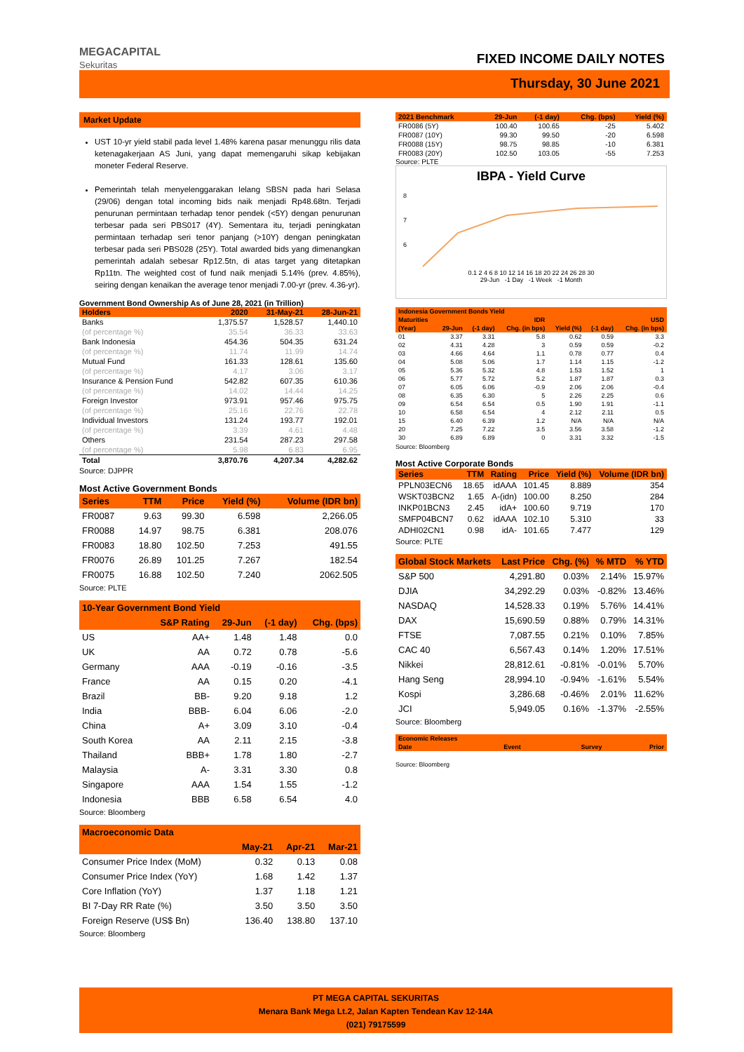MEGACAPITAL
Sekuritas
FIXED INCOME DAILY NOTES
Thursday, 30 June 2021
Market Update
UST 10-yr yield stabil pada level 1.48% karena pasar menunggu rilis data ketenagakerjaan AS Juni, yang dapat memengaruhi sikap kebijakan moneter Federal Reserve.
Pemerintah telah menyelenggarakan lelang SBSN pada hari Selasa (29/06) dengan total incoming bids naik menjadi Rp48.68tn. Terjadi penurunan permintaan terhadap tenor pendek (<5Y) dengan penurunan terbesar pada seri PBS017 (4Y). Sementara itu, terjadi peningkatan permintaan terhadap seri tenor panjang (>10Y) dengan peningkatan terbesar pada seri PBS028 (25Y). Total awarded bids yang dimenangkan pemerintah adalah sebesar Rp12.5tn, di atas target yang ditetapkan Rp11tn. The weighted cost of fund naik menjadi 5.14% (prev. 4.85%), seiring dengan kenaikan the average tenor menjadi 7.00-yr (prev. 4.36-yr).
Government Bond Ownership As of June 28, 2021 (in Trillion)
| Holders | 2020 | 31-May-21 | 28-Jun-21 |
| --- | --- | --- | --- |
| Banks | 1,375.57 | 1,528.57 | 1,440.10 |
| (of percentage %) | 35.54 | 36.33 | 33.63 |
| Bank Indonesia | 454.36 | 504.35 | 631.24 |
| (of percentage %) | 11.74 | 11.99 | 14.74 |
| Mutual Fund | 161.33 | 128.61 | 135.60 |
| (of percentage %) | 4.17 | 3.06 | 3.17 |
| Insurance & Pension Fund | 542.82 | 607.35 | 610.36 |
| (of percentage %) | 14.02 | 14.44 | 14.25 |
| Foreign Investor | 973.91 | 957.46 | 975.75 |
| (of percentage %) | 25.16 | 22.76 | 22.78 |
| Individual Investors | 131.24 | 193.77 | 192.01 |
| (of percentage %) | 3.39 | 4.61 | 4.48 |
| Others | 231.54 | 287.23 | 297.58 |
| (of percentage %) | 5.98 | 6.83 | 6.95 |
| Total | 3,870.76 | 4,207.34 | 4,282.62 |
Source: DJPPR
Most Active Government Bonds
| Series | TTM | Price | Yield (%) | Volume (IDR bn) |
| --- | --- | --- | --- | --- |
| FR0087 | 9.63 | 99.30 | 6.598 | 2,266.05 |
| FR0088 | 14.97 | 98.75 | 6.381 | 208.076 |
| FR0083 | 18.80 | 102.50 | 7.253 | 491.55 |
| FR0076 | 26.89 | 101.25 | 7.267 | 182.54 |
| FR0075 | 16.88 | 102.50 | 7.240 | 2062.505 |
Source: PLTE
| 10-Year Government Bond Yield | | | | |
| --- | --- | --- | --- | --- |
| | S&P Rating | 29-Jun | (-1 day) | Chg. (bps) |
| US | AA+ | 1.48 | 1.48 | 0.0 |
| UK | AA | 0.72 | 0.78 | -5.6 |
| Germany | AAA | -0.19 | -0.16 | -3.5 |
| France | AA | 0.15 | 0.20 | -4.1 |
| Brazil | BB- | 9.20 | 9.18 | 1.2 |
| India | BBB- | 6.04 | 6.06 | -2.0 |
| China | A+ | 3.09 | 3.10 | -0.4 |
| South Korea | AA | 2.11 | 2.15 | -3.8 |
| Thailand | BBB+ | 1.78 | 1.80 | -2.7 |
| Malaysia | A- | 3.31 | 3.30 | 0.8 |
| Singapore | AAA | 1.54 | 1.55 | -1.2 |
| Indonesia | BBB | 6.58 | 6.54 | 4.0 |
Source: Bloomberg
| Macroeconomic Data | | | |
| --- | --- | --- | --- |
| | May-21 | Apr-21 | Mar-21 |
| Consumer Price Index (MoM) | 0.32 | 0.13 | 0.08 |
| Consumer Price Index (YoY) | 1.68 | 1.42 | 1.37 |
| Core Inflation (YoY) | 1.37 | 1.18 | 1.21 |
| BI 7-Day RR Rate (%) | 3.50 | 3.50 | 3.50 |
| Foreign Reserve (US$ Bn) | 136.40 | 138.80 | 137.10 |
Source: Bloomberg
| 2021 Benchmark | 29-Jun | (-1 day) | Chg. (bps) | Yield (%) |
| --- | --- | --- | --- | --- |
| FR0086 (5Y) | 100.40 | 100.65 | -25 | 5.402 |
| FR0087 (10Y) | 99.30 | 99.50 | -20 | 6.598 |
| FR0088 (15Y) | 98.75 | 98.85 | -10 | 6.381 |
| FR0083 (20Y) | 102.50 | 103.05 | -55 | 7.253 |
Source: PLTE
IBPA - Yield Curve
8
7
6
0.1 2 4 6 8 10 12 14 16 18 20 22 24 26 28 30
29-Jun -1 Day -1 Week -1 Month
| Indonesia Government Bonds Yield | | | | | | |
| --- | --- | --- | --- | --- | --- | --- |
| Maturities | IDR | | | USD | | |
| (Year) | 29-Jun | (-1 day) | Chg. (in bps) | Yield (%) | (-1 day) | Chg. (in bps) |
| 01 | 3.37 | 3.31 | 5.8 | 0.62 | 0.59 | 3.3 |
| 02 | 4.31 | 4.28 | 3 | 0.59 | 0.59 | -0.2 |
| 03 | 4.66 | 4.64 | 1.1 | 0.78 | 0.77 | 0.4 |
| 04 | 5.08 | 5.06 | 1.7 | 1.14 | 1.15 | -1.2 |
| 05 | 5.36 | 5.32 | 4.8 | 1.53 | 1.52 | 1 |
| 06 | 5.77 | 5.72 | 5.2 | 1.87 | 1.87 | 0.3 |
| 07 | 6.05 | 6.06 | -0.9 | 2.06 | 2.06 | -0.4 |
| 08 | 6.35 | 6.30 | 5 | 2.26 | 2.25 | 0.6 |
| 09 | 6.54 | 6.54 | 0.5 | 1.90 | 1.91 | -1.1 |
| 10 | 6.58 | 6.54 | 4 | 2.12 | 2.11 | 0.5 |
| 15 | 6.40 | 6.39 | 1.2 | N/A | N/A | N/A |
| 20 | 7.25 | 7.22 | 3.5 | 3.56 | 3.58 | -1.2 |
| 30 | 6.89 | 6.89 | 0 | 3.31 | 3.32 | -1.5 |
Source: Bloomberg
Most Active Corporate Bonds
| Series | TTM | Rating | Price | Yield (%) | Volume (IDR bn) |
| --- | --- | --- | --- | --- | --- |
| PPLN03ECN6 | 18.65 | idAAA | 101.45 | 8.889 | 354 |
| WSKT03BCN2 | 1.65 | A-(idn) | 100.00 | 8.250 | 284 |
| INKP01BCN3 | 2.45 | idA+ | 100.60 | 9.719 | 170 |
| SMFP04BCN7 | 0.62 | idAAA | 102.10 | 5.310 | 33 |
| ADHI02CN1 | 0.98 | idA- | 101.65 | 7.477 | 129 |
Source: PLTE
| Global Stock Markets | Last Price | Chg. (%) | % MTD | % YTD |
| --- | --- | --- | --- | --- |
| S&P 500 | 4,291.80 | 0.03% | 2.14% | 15.97% |
| DJIA | 34,292.29 | 0.03% | -0.82% | 13.46% |
| NASDAQ | 14,528.33 | 0.19% | 5.76% | 14.41% |
| DAX | 15,690.59 | 0.88% | 0.79% | 14.31% |
| FTSE | 7,087.55 | 0.21% | 0.10% | 7.85% |
| CAC 40 | 6,567.43 | 0.14% | 1.20% | 17.51% |
| Nikkei | 28,812.61 | -0.81% | -0.01% | 5.70% |
| Hang Seng | 28,994.10 | -0.94% | -1.61% | 5.54% |
| Kospi | 3,286.68 | -0.46% | 2.01% | 11.62% |
| JCI | 5,949.05 | 0.16% | -1.37% | -2.55% |
Source: Bloomberg
| Economic Releases | | | |
| --- | --- | --- | --- |
| Date | Event | Survey | Prior |
Source: Bloomberg
PT MEGA CAPITAL SEKURITAS
Menara Bank Mega Lt.2, Jalan Kapten Tendean Kav 12-14A
(021) 79175599